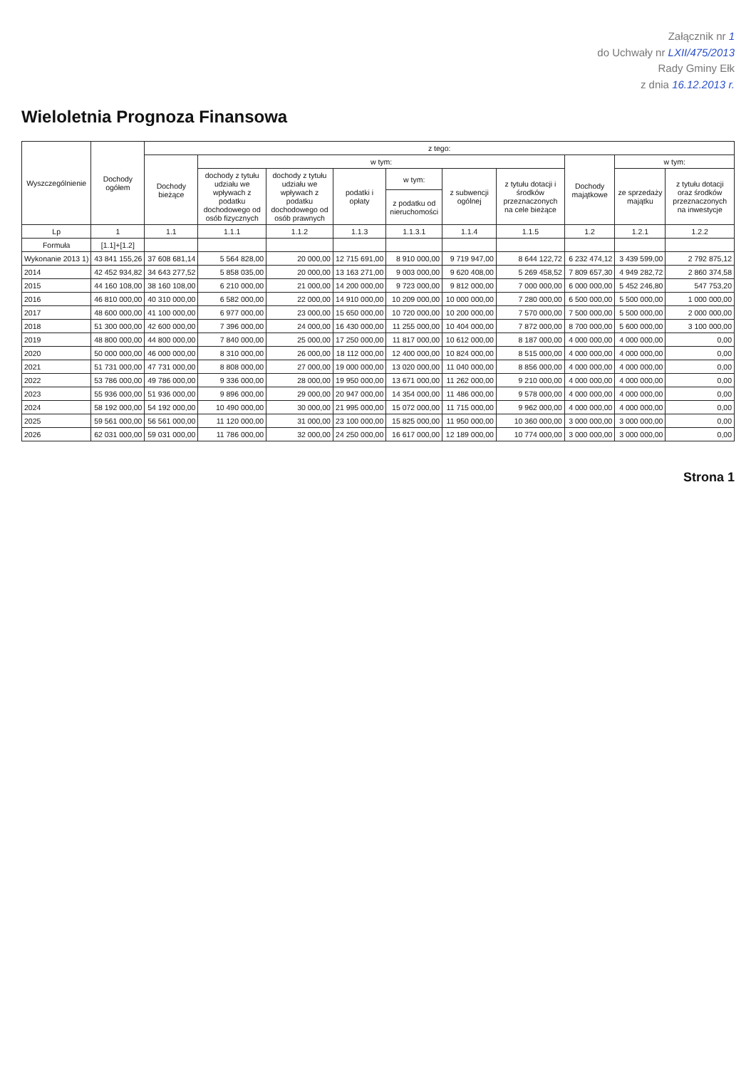Załącznik nr 1
do Uchwały nr LXII/475/2013
Rady Gminy Ełk
z dnia 16.12.2013 r.
Wieloletnia Prognoza Finansowa
| Wyszczególnienie | Dochody ogółem | z tego: | | | | | | | | | |
| --- | --- | --- | --- | --- | --- | --- | --- | --- | --- | --- | --- |
| | | Dochody bieżące | w tym: | | | | | | Dochody majątkowe | w tym: | |
| | | | dochody z tytułu udziału we wpływach z podatku dochodowego od osób fizycznych | dochody z tytułu udziału we wpływach z podatku dochodowego od osób prawnych | podatki i opłaty | w tym: | z subwencji ogólnej | z tytułu dotacji i środków przeznaczonych na cele bieżące | | ze sprzedaży majątku | z tytułu dotacji oraz środków przeznaczonych na inwestycje |
| | | | | | | z podatku od nieruchomości | | | | | |
| Lp | 1 | 1.1 | 1.1.1 | 1.1.2 | 1.1.3 | 1.1.3.1 | 1.1.4 | 1.1.5 | 1.2 | 1.2.1 | 1.2.2 |
| Formuła | [1.1]+[1.2] | | | | | | | | | | |
| Wykonanie 2013 1) | 43 841 155,26 | 37 608 681,14 | 5 564 828,00 | 20 000,00 | 12 715 691,00 | 8 910 000,00 | 9 719 947,00 | 8 644 122,72 | 6 232 474,12 | 3 439 599,00 | 2 792 875,12 |
| 2014 | 42 452 934,82 | 34 643 277,52 | 5 858 035,00 | 20 000,00 | 13 163 271,00 | 9 003 000,00 | 9 620 408,00 | 5 269 458,52 | 7 809 657,30 | 4 949 282,72 | 2 860 374,58 |
| 2015 | 44 160 108,00 | 38 160 108,00 | 6 210 000,00 | 21 000,00 | 14 200 000,00 | 9 723 000,00 | 9 812 000,00 | 7 000 000,00 | 6 000 000,00 | 5 452 246,80 | 547 753,20 |
| 2016 | 46 810 000,00 | 40 310 000,00 | 6 582 000,00 | 22 000,00 | 14 910 000,00 | 10 209 000,00 | 10 000 000,00 | 7 280 000,00 | 6 500 000,00 | 5 500 000,00 | 1 000 000,00 |
| 2017 | 48 600 000,00 | 41 100 000,00 | 6 977 000,00 | 23 000,00 | 15 650 000,00 | 10 720 000,00 | 10 200 000,00 | 7 570 000,00 | 7 500 000,00 | 5 500 000,00 | 2 000 000,00 |
| 2018 | 51 300 000,00 | 42 600 000,00 | 7 396 000,00 | 24 000,00 | 16 430 000,00 | 11 255 000,00 | 10 404 000,00 | 7 872 000,00 | 8 700 000,00 | 5 600 000,00 | 3 100 000,00 |
| 2019 | 48 800 000,00 | 44 800 000,00 | 7 840 000,00 | 25 000,00 | 17 250 000,00 | 11 817 000,00 | 10 612 000,00 | 8 187 000,00 | 4 000 000,00 | 4 000 000,00 | 0,00 |
| 2020 | 50 000 000,00 | 46 000 000,00 | 8 310 000,00 | 26 000,00 | 18 112 000,00 | 12 400 000,00 | 10 824 000,00 | 8 515 000,00 | 4 000 000,00 | 4 000 000,00 | 0,00 |
| 2021 | 51 731 000,00 | 47 731 000,00 | 8 808 000,00 | 27 000,00 | 19 000 000,00 | 13 020 000,00 | 11 040 000,00 | 8 856 000,00 | 4 000 000,00 | 4 000 000,00 | 0,00 |
| 2022 | 53 786 000,00 | 49 786 000,00 | 9 336 000,00 | 28 000,00 | 19 950 000,00 | 13 671 000,00 | 11 262 000,00 | 9 210 000,00 | 4 000 000,00 | 4 000 000,00 | 0,00 |
| 2023 | 55 936 000,00 | 51 936 000,00 | 9 896 000,00 | 29 000,00 | 20 947 000,00 | 14 354 000,00 | 11 486 000,00 | 9 578 000,00 | 4 000 000,00 | 4 000 000,00 | 0,00 |
| 2024 | 58 192 000,00 | 54 192 000,00 | 10 490 000,00 | 30 000,00 | 21 995 000,00 | 15 072 000,00 | 11 715 000,00 | 9 962 000,00 | 4 000 000,00 | 4 000 000,00 | 0,00 |
| 2025 | 59 561 000,00 | 56 561 000,00 | 11 120 000,00 | 31 000,00 | 23 100 000,00 | 15 825 000,00 | 11 950 000,00 | 10 360 000,00 | 3 000 000,00 | 3 000 000,00 | 0,00 |
| 2026 | 62 031 000,00 | 59 031 000,00 | 11 786 000,00 | 32 000,00 | 24 250 000,00 | 16 617 000,00 | 12 189 000,00 | 10 774 000,00 | 3 000 000,00 | 3 000 000,00 | 0,00 |
Strona 1